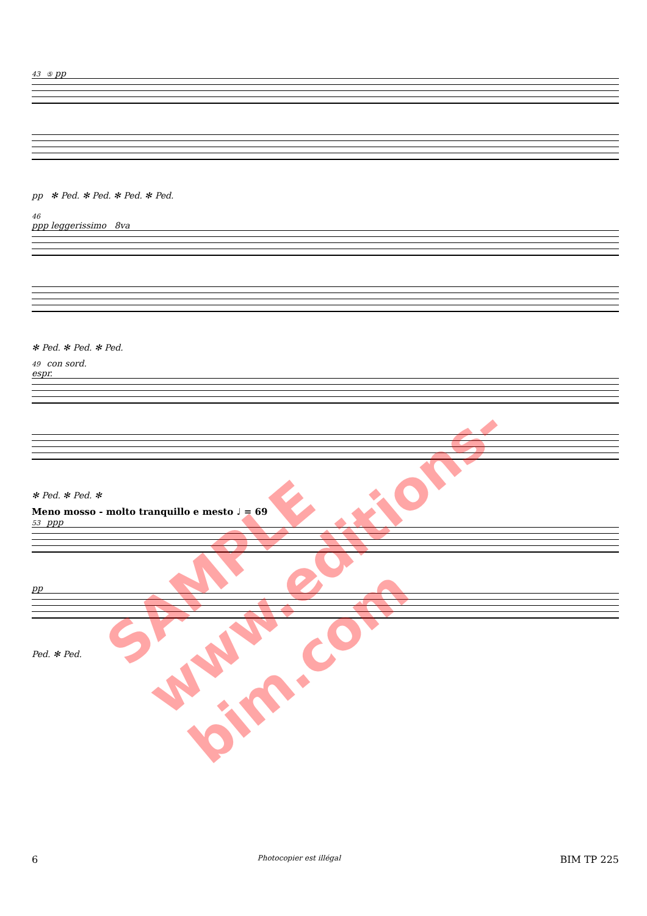43 ⑤ pp
pp ✻ Ped. ✻ Ped. ✻ Ped. ✻ Ped.
46
ppp leggerissimo 8va
✻ Ped. ✻ Ped. ✻ Ped.
49 con sord.
espr.
✻ Ped. ✻ Ped. ✻
Meno mosso - molto tranquillo e mesto ♩ = 69
53 ppp
pp
Ped. ✻ Ped.
6 Photocopier est illégal BIM TP 225
SAMPLE www.editions-bim.com